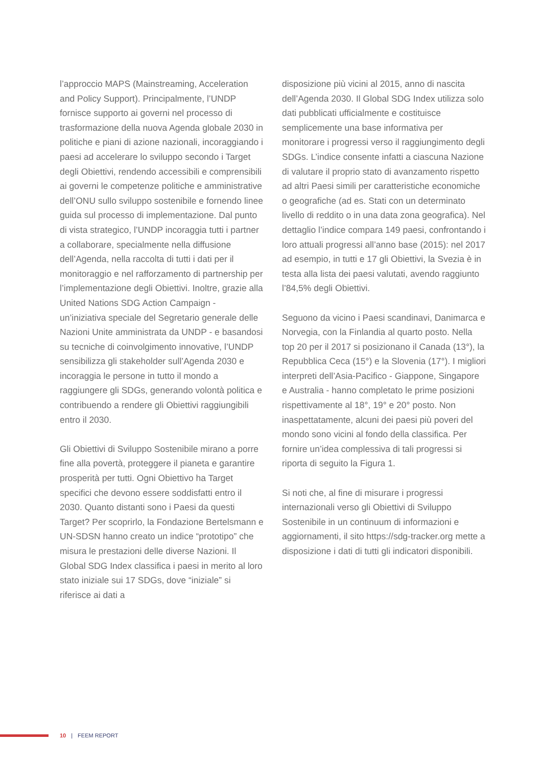l’approccio MAPS (Mainstreaming, Acceleration and Policy Support). Principalmente, l’UNDP fornisce supporto ai governi nel processo di trasformazione della nuova Agenda globale 2030 in politiche e piani di azione nazionali, incoraggiando i paesi ad accelerare lo sviluppo secondo i Target degli Obiettivi, rendendo accessibili e comprensibili ai governi le competenze politiche e amministrative dell’ONU sullo sviluppo sostenibile e fornendo linee guida sul processo di implementazione. Dal punto di vista strategico, l’UNDP incoraggia tutti i partner a collaborare, specialmente nella diffusione dell’Agenda, nella raccolta di tutti i dati per il monitoraggio e nel rafforzamento di partnership per l’implementazione degli Obiettivi. Inoltre, grazie alla United Nations SDG Action Campaign - un’iniziativa speciale del Segretario generale delle Nazioni Unite amministrata da UNDP - e basandosi su tecniche di coinvolgimento innovative, l’UNDP sensibilizza gli stakeholder sull’Agenda 2030 e incoraggia le persone in tutto il mondo a raggiungere gli SDGs, generando volontà politica e contribuendo a rendere gli Obiettivi raggiungibili entro il 2030.
Gli Obiettivi di Sviluppo Sostenibile mirano a porre fine alla povertà, proteggere il pianeta e garantire prosperità per tutti. Ogni Obiettivo ha Target specifici che devono essere soddisfatti entro il 2030. Quanto distanti sono i Paesi da questi Target? Per scoprirlo, la Fondazione Bertelsmann e UN-SDSN hanno creato un indice “prototipo” che misura le prestazioni delle diverse Nazioni. Il Global SDG Index classifica i paesi in merito al loro stato iniziale sui 17 SDGs, dove “iniziale” si riferisce ai dati a
disposizione più vicini al 2015, anno di nascita dell’Agenda 2030. Il Global SDG Index utilizza solo dati pubblicati ufficialmente e costituisce semplicemente una base informativa per monitorare i progressi verso il raggiungimento degli SDGs. L’indice consente infatti a ciascuna Nazione di valutare il proprio stato di avanzamento rispetto ad altri Paesi simili per caratteristiche economiche o geografiche (ad es. Stati con un determinato livello di reddito o in una data zona geografica). Nel dettaglio l’indice compara 149 paesi, confrontando i loro attuali progressi all’anno base (2015): nel 2017 ad esempio, in tutti e 17 gli Obiettivi, la Svezia è in testa alla lista dei paesi valutati, avendo raggiunto l’84,5% degli Obiettivi.
Seguono da vicino i Paesi scandinavi, Danimarca e Norvegia, con la Finlandia al quarto posto. Nella top 20 per il 2017 si posizionano il Canada (13°), la Repubblica Ceca (15°) e la Slovenia (17°). I migliori interpreti dell’Asia-Pacifico - Giappone, Singapore e Australia - hanno completato le prime posizioni rispettivamente al 18°, 19° e 20° posto. Non inaspettatamente, alcuni dei paesi più poveri del mondo sono vicini al fondo della classifica. Per fornire un’idea complessiva di tali progressi si riporta di seguito la Figura 1.
Si noti che, al fine di misurare i progressi internazionali verso gli Obiettivi di Sviluppo Sostenibile in un continuum di informazioni e aggiornamenti, il sito https://sdg-tracker.org mette a disposizione i dati di tutti gli indicatori disponibili.
10 | FEEM REPORT